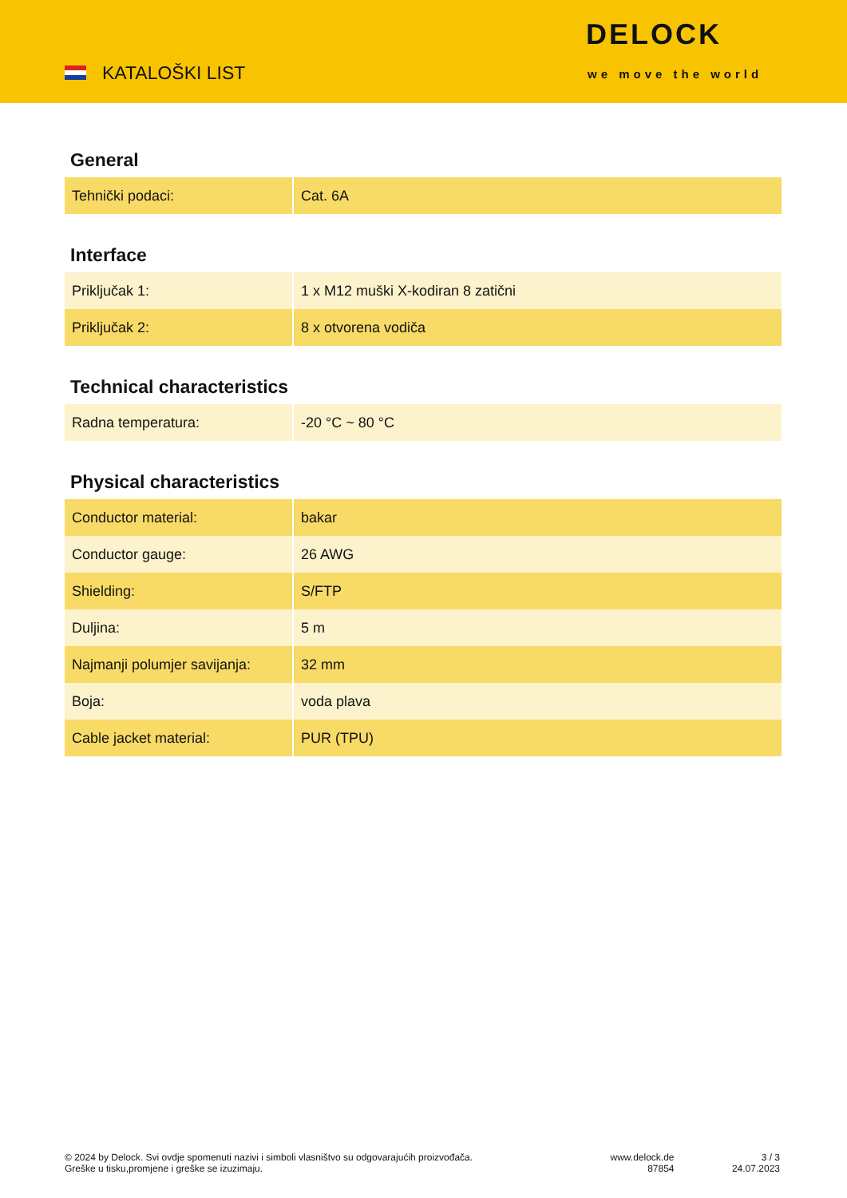KATALOŠKI LIST
DELOCK
we move the world
General
| Tehnički podaci: | Cat. 6A |
Interface
| Priključak 1: | 1 x M12 muški X-kodiran 8 zatični |
| Priključak 2: | 8 x otvorena vodiča |
Technical characteristics
| Radna temperatura: | -20 °C ~ 80 °C |
Physical characteristics
| Conductor material: | bakar |
| Conductor gauge: | 26 AWG |
| Shielding: | S/FTP |
| Duljina: | 5 m |
| Najmanji polumjer savijanja: | 32 mm |
| Boja: | voda plava |
| Cable jacket material: | PUR (TPU) |
© 2024 by Delock. Svi ovdje spomenuti nazivi i simboli vlasništvo su odgovarajućih proizvođača.
Greške u tisku,promjene i greške se izuzimaju.
www.delock.de
87854
3 / 3
24.07.2023